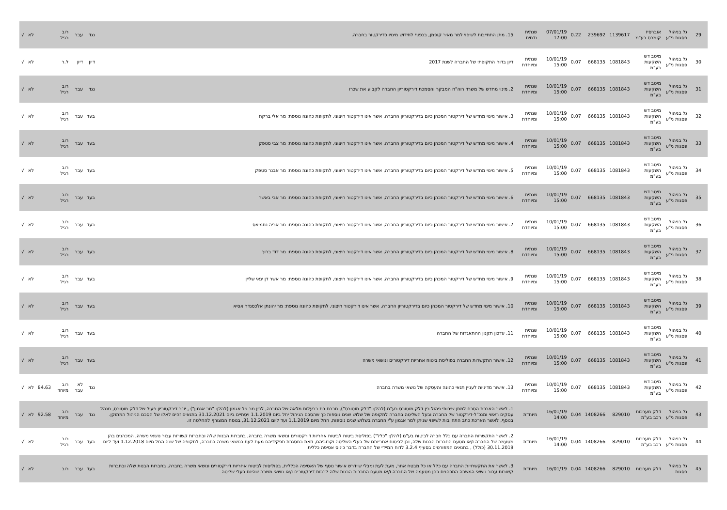| 29 | גל בניהול פסגות ני"ע | אוברסיז קומרס בע"מ | 1139617 | 239692 | 0.22 | 07/01/19 17:00 | שנתית נדחית | 15. מתן התחייבות לשיפוי למר מאיר קופמן, בכפוף לחידוש מינויו כדירקטור בחברה. | נגד | עבר | רוב רגיל | | לא | √ |
| 30 | גל בניהול פסגות ני"ע | מיטב דש השקעות בע"מ | 1081843 | 668135 | 0.07 | 10/01/19 15:00 | שנתית ומיוחדת | דיון בדוח התקופתי של החברה לשנת 2017 | דיון | דיון | ל.ר | | לא | √ |
| 31 | גל בניהול פסגות ני"ע | מיטב דש השקעות בע"מ | 1081843 | 668135 | 0.07 | 10/01/19 15:00 | שנתית ומיוחדת | 2. מינוי מחדש של משרד רוה"ח המבקר והסמכת דירקטוריון החברה לקבוע את שכרו | נגד | עבר | רוב רגיל | | לא | √ |
| 32 | גל בניהול פסגות ני"ע | מיטב דש השקעות בע"מ | 1081843 | 668135 | 0.07 | 10/01/19 15:00 | שנתית ומיוחדת | 3. אישור מינוי מחדש של דירקטור המכהן כיום בדירקטוריון החברה, אשר אינו דירקטור חיצוני, לתקופת כהונה נוספת: מר אלי ברקת | בעד | עבר | רוב רגיל | | לא | √ |
| 33 | גל בניהול פסגות ני"ע | מיטב דש השקעות בע"מ | 1081843 | 668135 | 0.07 | 10/01/19 15:00 | שנתית ומיוחדת | 4. אישור מינוי מחדש של דירקטור המכהן כיום בדירקטוריון החברה, אשר אינו דירקטור חיצוני, לתקופת כהונה נוספת: מר צבי סטפק | בעד | עבר | רוב רגיל | | לא | √ |
| 34 | גל בניהול פסגות ני"ע | מיטב דש השקעות בע"מ | 1081843 | 668135 | 0.07 | 10/01/19 15:00 | שנתית ומיוחדת | 5. אישור מינוי מחדש של דירקטור המכהן כיום בדירקטוריון החברה, אשר אינו דירקטור חיצוני, לתקופת כהונה נוספת: מר אבנר סטפק | בעד | עבר | רוב רגיל | | לא | √ |
| 35 | גל בניהול פסגות ני"ע | מיטב דש השקעות בע"מ | 1081843 | 668135 | 0.07 | 10/01/19 15:00 | שנתית ומיוחדת | 6. אישור מינוי מחדש של דירקטור המכהן כיום בדירקטוריון החברה, אשר אינו דירקטור חיצוני, לתקופת כהונה נוספת: מר אבי באשר | בעד | עבר | רוב רגיל | | לא | √ |
| 36 | גל בניהול פסגות ני"ע | מיטב דש השקעות בע"מ | 1081843 | 668135 | 0.07 | 10/01/19 15:00 | שנתית ומיוחדת | 7. אישור מינוי מחדש של דירקטור המכהן כיום בדירקטוריון החברה, אשר אינו דירקטור חיצוני, לתקופת כהונה נוספת: מר אריה נחמיאס | בעד | עבר | רוב רגיל | | לא | √ |
| 37 | גל בניהול פסגות ני"ע | מיטב דש השקעות בע"מ | 1081843 | 668135 | 0.07 | 10/01/19 15:00 | שנתית ומיוחדת | 8. אישור מינוי מחדש של דירקטור המכהן כיום בדירקטוריון החברה, אשר אינו דירקטור חיצוני, לתקופת כהונה נוספת: מר דוד ברוך | בעד | עבר | רוב רגיל | | לא | √ |
| 38 | גל בניהול פסגות ני"ע | מיטב דש השקעות בע"מ | 1081843 | 668135 | 0.07 | 10/01/19 15:00 | שנתית ומיוחדת | 9. אישור מינוי מחדש של דירקטור המכהן כיום בדירקטוריון החברה, אשר אינו דירקטור חיצוני, לתקופת כהונה נוספת: מר אשר דן ינאי שליין | בעד | עבר | רוב רגיל | | לא | √ |
| 39 | גל בניהול פסגות ני"ע | מיטב דש השקעות בע"מ | 1081843 | 668135 | 0.07 | 10/01/19 15:00 | שנתית ומיוחדת | 10. אישור מינוי מחדש של דירקטור המכהן כיום בדירקטוריון החברה, אשר אינו דירקטור חיצוני, לתקופת כהונה נוספת: מר יהונתן אלכסנדר אסיא | בעד | עבר | רוב רגיל | | לא | √ |
| 40 | גל בניהול פסגות ני"ע | מיטב דש השקעות בע"מ | 1081843 | 668135 | 0.07 | 10/01/19 15:00 | שנתית ומיוחדת | 11. עדכון תקנון ההתאגדות של החברה | בעד | עבר | רוב רגיל | | לא | √ |
| 41 | גל בניהול פסגות ני"ע | מיטב דש השקעות בע"מ | 1081843 | 668135 | 0.07 | 10/01/19 15:00 | שנתית ומיוחדת | 12. אישור התקשרות החברה בפוליסת ביטוח אחריות דירקטורים ונושאי משרה | בעד | עבר | רוב רגיל | | לא | √ |
| 42 | גל בניהול פסגות ני"ע | מיטב דש השקעות בע"מ | 1081843 | 668135 | 0.07 | 10/01/19 15:00 | שנתית ומיוחדת | 13. אישור מדיניות לעניין תנאי כהונה והעסקה של נושאי משרה בחברה | נגד | לא עבר | רוב מיוחד | 84.63 | לא | √ |
| 43 | גל בניהול פסגות ני"ע | דלק מערכות רכב בע"מ | 829010 | 1408266 | 0.04 | 16/01/19 14:00 | מיוחדת | 1. לאשר הארכת הסכם למתן שירותי ניהול בין דלק מוטורס בע"מ (להלן: "דלק מוטורס"), חברת בת בבעלות מלאה של החברה, לבין מר גיל אגמון (להלן: "מר אגמון") , יו"ר דירקטוריון פעיל של דלק מוטורס, מנהל עסקים ראשי ומנכ"ל-דירקטור של החברה ובעל השליטה בחברה לתקופה של שלוש שנים נוספות כך שהסכם הניהול יחל ביום 1.1.2019 ויסתיים ביום 31.12.2021 בתנאים זהים לאלו של הסכם הניהול המתוקן. בנוסף, לאשר הארכת כתב התחייבות לשיפוי שניתן למר אגמון ע"י החברה בשלוש שנים נוספות, החל מיום 1.1.2019 ועד ליום 31.12.2021, בנוסח המצורף להחלטה זו. | נגד | עבר | רוב מיוחד | 92.58 | לא | √ |
| 44 | גל בניהול פסגות ני"ע | דלק מערכות רכב בע"מ | 829010 | 1408266 | 0.04 | 16/01/19 14:00 | מיוחדת | 2. לאשר התקשרות החברה עם כלל חברה לביטוח בע"מ (להלן: "כלל") בפוליסת ביטוח לביטוח אחריות דירקטורים ונושאי משרה בחברה, בחברות הבנות שלה ובחברות קשורות עבור נושאי משרה, המכהנים בהן מטעמה של החברה ו/או מטעם החברות הבנות שלה, וכן לביטוח אחריותם של בעלי השליטה וקרוביהם, וזאת במסגרת תפקידיהם מעת לעת כנושאי משרה בחברה, לתקופה של שנה החל מיום 1.12.2018 ועד ליום 30.11.2019 (כולל) , בתנאים המפורטים בסעיף 3.2.4 לדוח המיידי של החברה בדבר כינוס אסיפה כללית. | בעד | עבר | רוב רגיל | | לא | √ |
| 45 | גל בניהול פסגות | דלק מערכות | 829010 | 1408266 | 0.04 | 16/01/19 | מיוחדת | 3. לאשר את התקשרויות החברה עם כלל או כל מבטח אחר, מעת לעת ומבלי שיידרש אישור נוסף של האסיפה הכללית, בפוליסות לביטוח אחריות דירקטורים ונושאי משרה בחברה, בחברות הבנות שלה ובחברות קשורות עבור נושאי המשרה המכהנים בהן מטעמה של החברה ו/או מטעם החברות הבנות שלה לרבות דירקטורים ו/או נושאי משרה שהינם בעלי שליטה | בעד | עבר | רוב | | לא | √ |